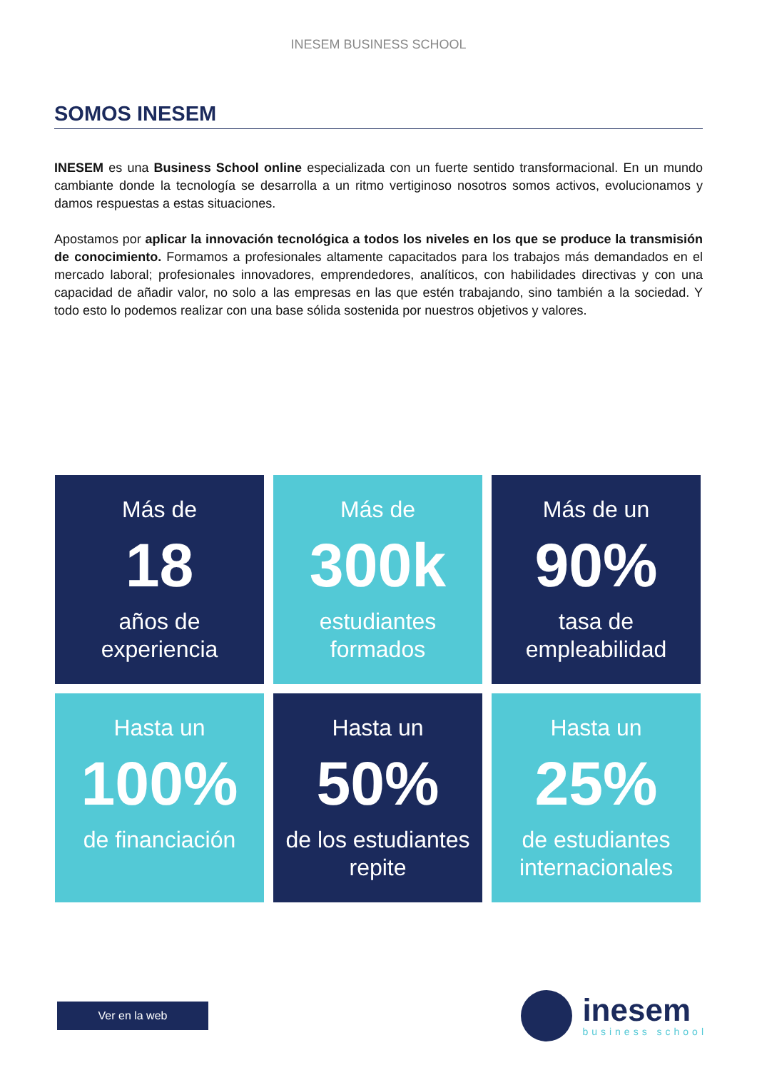INESEM BUSINESS SCHOOL
SOMOS INESEM
INESEM es una Business School online especializada con un fuerte sentido transformacional. En un mundo cambiante donde la tecnología se desarrolla a un ritmo vertiginoso nosotros somos activos, evolucionamos y damos respuestas a estas situaciones.
Apostamos por aplicar la innovación tecnológica a todos los niveles en los que se produce la transmisión de conocimiento. Formamos a profesionales altamente capacitados para los trabajos más demandados en el mercado laboral; profesionales innovadores, emprendedores, analíticos, con habilidades directivas y con una capacidad de añadir valor, no solo a las empresas en las que estén trabajando, sino también a la sociedad. Y todo esto lo podemos realizar con una base sólida sostenida por nuestros objetivos y valores.
Más de
18
años de
experiencia
Más de
300k
estudiantes
formados
Más de un
90%
tasa de
empleabilidad
Hasta un
100%
de financiación
Hasta un
50%
de los estudiantes
repite
Hasta un
25%
de estudiantes
internacionales
Ver en la web
inesem
business school